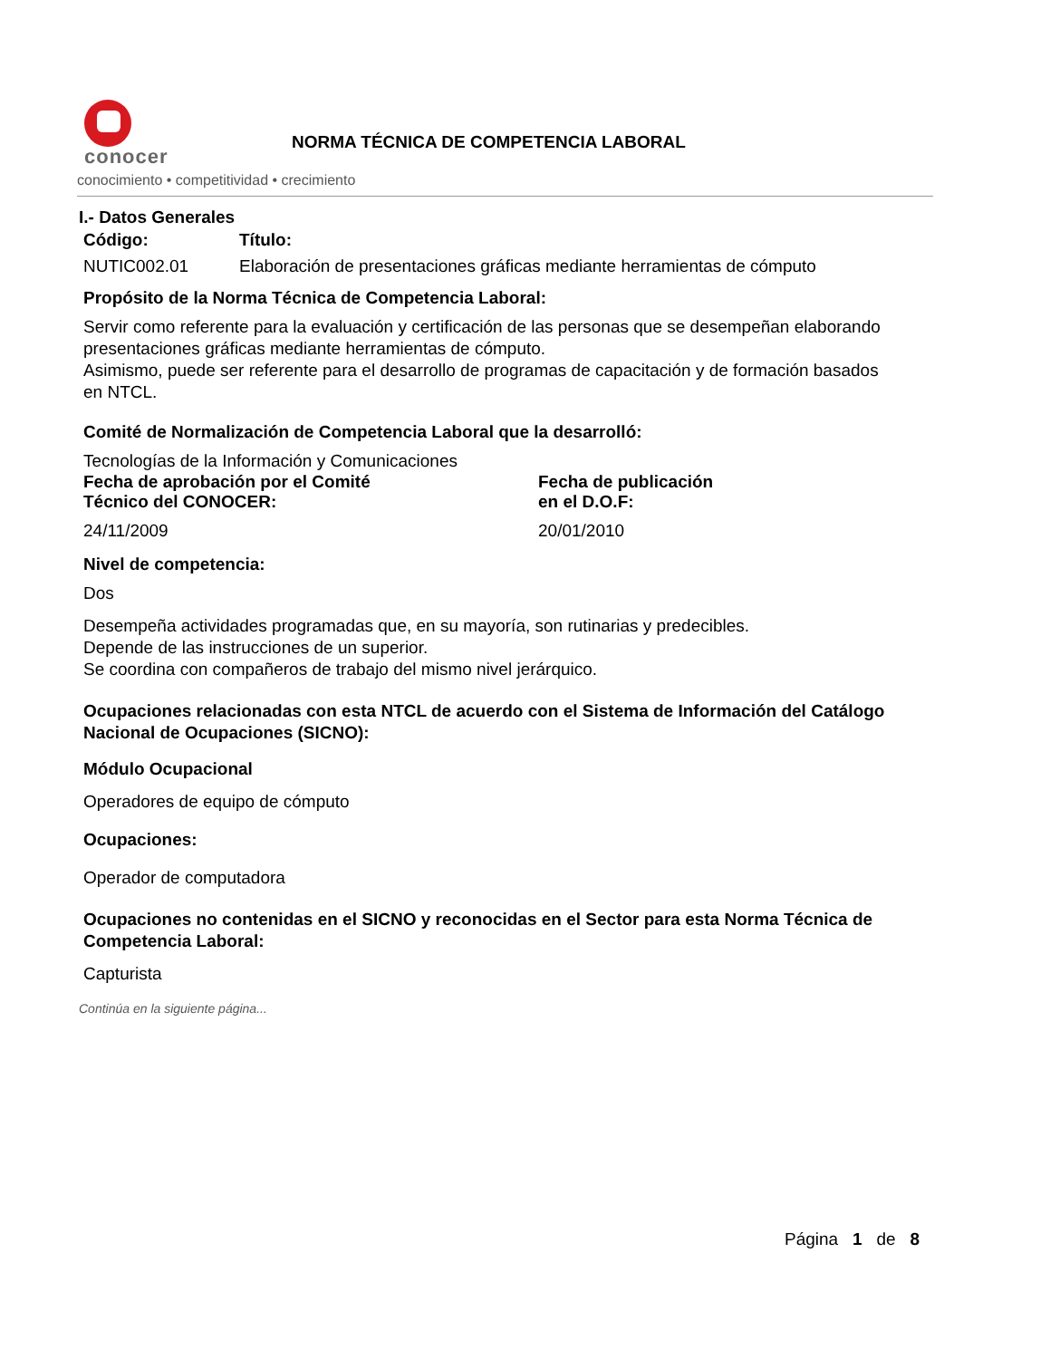conocer
conocimiento • competitividad • crecimiento
NORMA TÉCNICA DE COMPETENCIA LABORAL
I.- Datos Generales
Código: Título:
NUTIC002.01 Elaboración de presentaciones gráficas mediante herramientas de cómputo
Propósito de la Norma Técnica de Competencia Laboral:
Servir como referente para la evaluación y certificación de las personas que se desempeñan elaborando presentaciones gráficas mediante herramientas de cómputo.
Asimismo, puede ser referente para el desarrollo de programas de capacitación y de formación basados en NTCL.
Comité de Normalización de Competencia Laboral que la desarrolló:
Tecnologías de la Información y Comunicaciones
Fecha de aprobación por el Comité
Técnico del CONOCER:
Fecha de publicación
en el D.O.F:
24/11/2009 20/01/2010
Nivel de competencia:
Dos
Desempeña actividades programadas que, en su mayoría, son rutinarias y predecibles.
Depende de las instrucciones de un superior.
Se coordina con compañeros de trabajo del mismo nivel jerárquico.
Ocupaciones relacionadas con esta NTCL de acuerdo con el Sistema de Información del Catálogo Nacional de Ocupaciones (SICNO):
Módulo Ocupacional
Operadores de equipo de cómputo
Ocupaciones:
Operador de computadora
Ocupaciones no contenidas en el SICNO y reconocidas en el Sector para esta Norma Técnica de Competencia Laboral:
Capturista
Continúa en la siguiente página...
Página 1 de 8